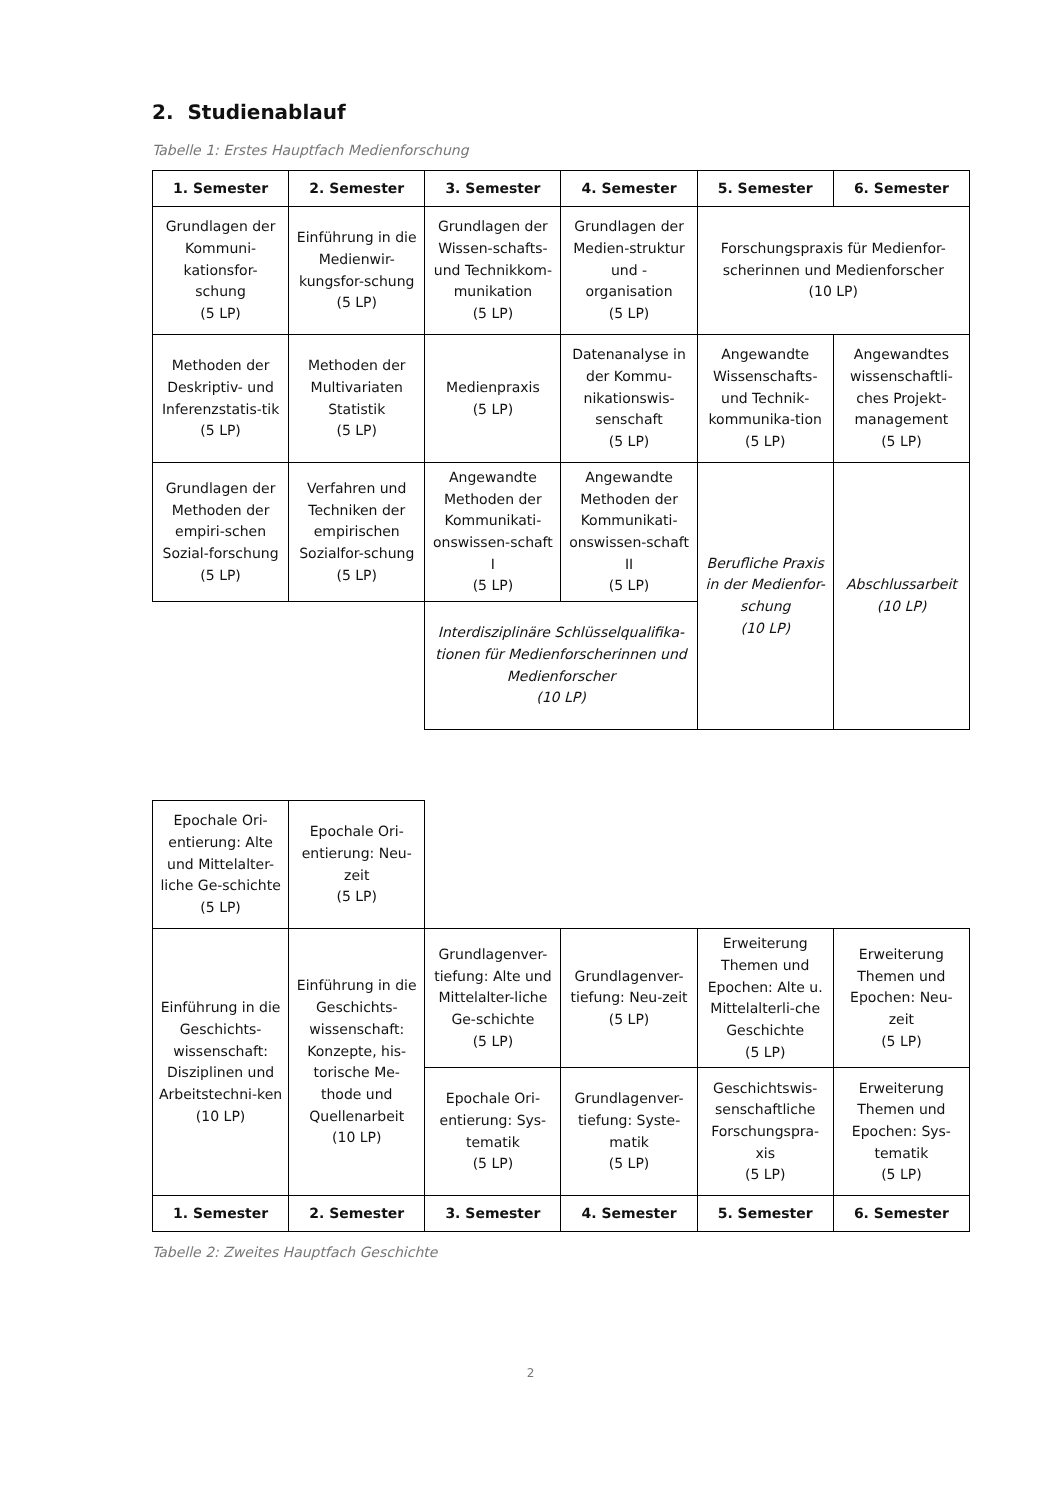2. Studienablauf
Tabelle 1: Erstes Hauptfach Medienforschung
| 1. Semester | 2. Semester | 3. Semester | 4. Semester | 5. Semester | 6. Semester |
| --- | --- | --- | --- | --- | --- |
| Grundlagen der Kommuni-kationsfor-schung (5 LP) | Einführung in die Medienwir-kungsfor-schung (5 LP) | Grundlagen der Wissen-schafts- und Technikkom-munikation (5 LP) | Grundlagen der Medien-struktur und -organisation (5 LP) | Forschungspraxis für Medienfor-scherinnen und Medienforscher (10 LP) | |
| Methoden der Deskriptiv- und Inferenzstatis-tik (5 LP) | Methoden der Multivariaten Statistik (5 LP) | Medienpraxis (5 LP) | Datenanalyse in der Kommu-nikationswis-senschaft (5 LP) | Angewandte Wissenschafts- und Technik-kommunika-tion (5 LP) | Angewandtes wissenschaftli-ches Projekt-management (5 LP) |
| Grundlagen der Methoden der empiri-schen Sozial-forschung (5 LP) | Verfahren und Techniken der empirischen Sozialfor-schung (5 LP) | Angewandte Methoden der Kommunikati-onswissen-schaft I (5 LP) | Angewandte Methoden der Kommunikati-onswissen-schaft II (5 LP) | Berufliche Praxis in der Medienfor-schung (10 LP) | Abschlussarbeit (10 LP) |
| | | Interdisziplinäre Schlüsselqualifika-tionen für Medienforscherinnen und Medienforscher (10 LP) | | | |
| Epochale Ori-entierung: Alte und Mittelalter-liche Ge-schichte (5 LP) | Epochale Ori-entierung: Neu-zeit (5 LP) | | | | |
| Einführung in die Geschichts-wissenschaft: Disziplinen und Arbeitstechni-ken (10 LP) | Einführung in die Geschichts-wissenschaft: Konzepte, his-torische Me-thode und Quellenarbeit (10 LP) | Grundlagenver-tiefung: Alte und Mittelalter-liche Ge-schichte (5 LP) | Grundlagenver-tiefung: Neu-zeit (5 LP) | Erweiterung Themen und Epochen: Alte u. Mittelalterli-che Geschichte (5 LP) | Erweiterung Themen und Epochen: Neu-zeit (5 LP) |
| | | Epochale Ori-entierung: Sys-tematik (5 LP) | Grundlagenver-tiefung: Syste-matik (5 LP) | Geschichtswis-senschaftliche Forschungspra-xis (5 LP) | Erweiterung Themen und Epochen: Sys-tematik (5 LP) |
| 1. Semester | 2. Semester | 3. Semester | 4. Semester | 5. Semester | 6. Semester |
Tabelle 2: Zweites Hauptfach Geschichte
2